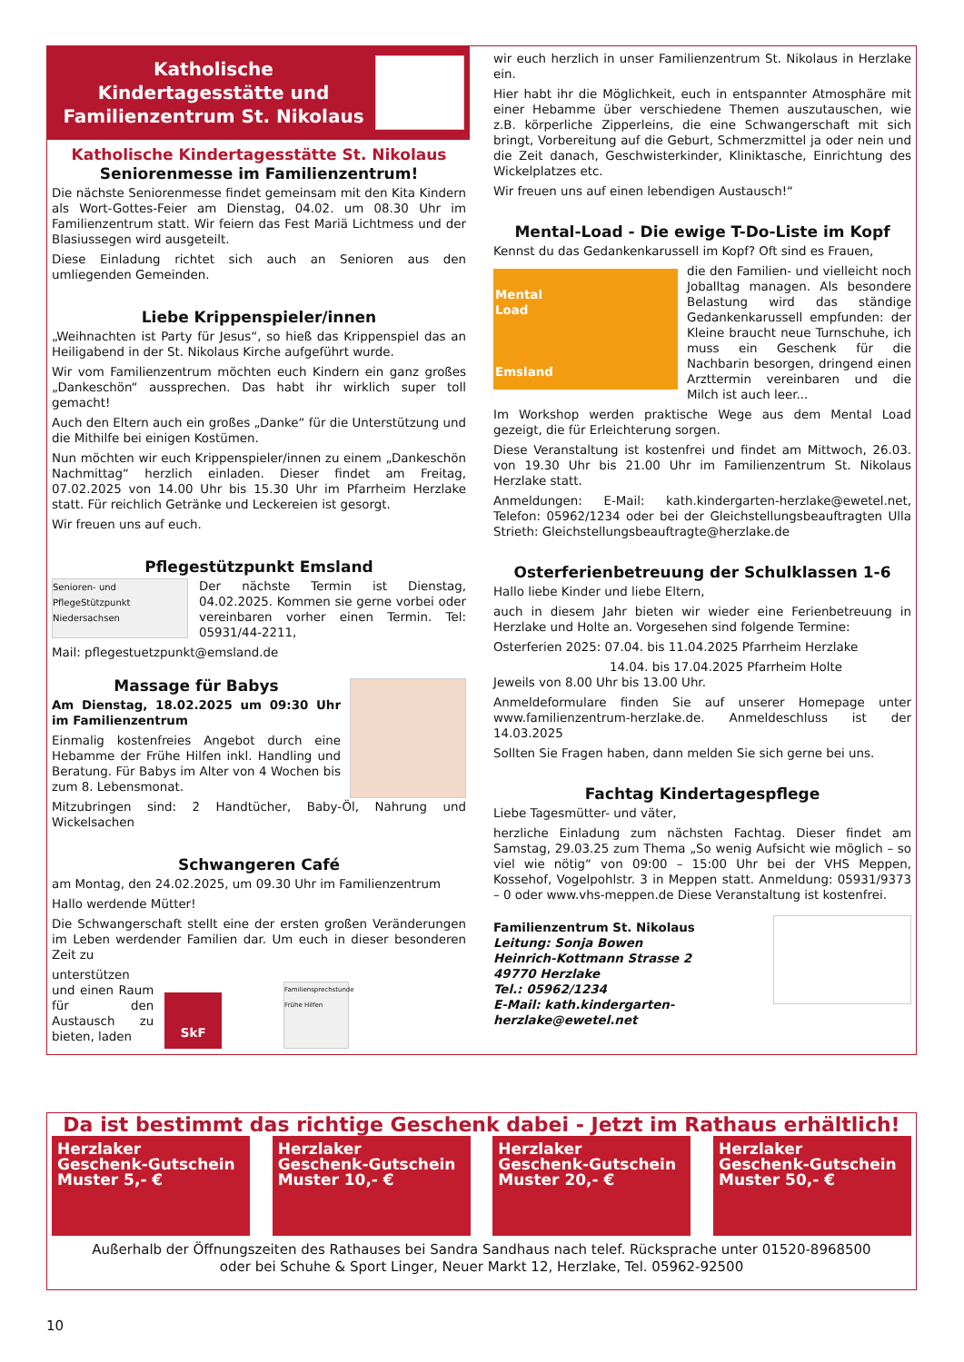Katholische
Kindertagesstätte und
Familienzentrum St. Nikolaus
Katholische Kindertagesstätte St. Nikolaus
Seniorenmesse im Familienzentrum!
Die nächste Seniorenmesse findet gemeinsam mit den Kita Kindern als Wort-Gottes-Feier am Dienstag, 04.02. um 08.30 Uhr im Familienzentrum statt. Wir feiern das Fest Mariä Lichtmess und der Blasiussegen wird ausgeteilt.
Diese Einladung richtet sich auch an Senioren aus den umliegenden Gemeinden.
Liebe Krippenspieler/innen
„Weihnachten ist Party für Jesus“, so hieß das Krippenspiel das an Heiligabend in der St. Nikolaus Kirche aufgeführt wurde.
Wir vom Familienzentrum möchten euch Kindern ein ganz großes „Dankeschön“ aussprechen. Das habt ihr wirklich super toll gemacht!
Auch den Eltern auch ein großes „Danke“ für die Unterstützung und die Mithilfe bei einigen Kostümen.
Nun möchten wir euch Krippenspieler/innen zu einem „Dankeschön Nachmittag“ herzlich einladen. Dieser findet am Freitag, 07.02.2025 von 14.00 Uhr bis 15.30 Uhr im Pfarrheim Herzlake statt. Für reichlich Getränke und Leckereien ist gesorgt.
Wir freuen uns auf euch.
Pflegestützpunkt Emsland
Senioren- und PflegeStützpunkt Niedersachsen
Der nächste Termin ist Dienstag, 04.02.2025. Kommen sie gerne vorbei oder vereinbaren vorher einen Termin. Tel: 05931/44-2211,
Mail: pflegestuetzpunkt@emsland.de
Massage für Babys
Am Dienstag, 18.02.2025 um 09:30 Uhr im Familienzentrum
Einmalig kostenfreies Angebot durch eine Hebamme der Frühe Hilfen inkl. Handling und Beratung. Für Babys im Alter von 4 Wochen bis zum 8. Lebensmonat.
Mitzubringen sind: 2 Handtücher, Baby-Öl, Nahrung und Wickelsachen
Schwangeren Café
am Montag, den 24.02.2025, um 09.30 Uhr im Familienzentrum
Hallo werdende Mütter!
Die Schwangerschaft stellt eine der ersten großen Veränderungen im Leben werdender Familien dar. Um euch in dieser besonderen Zeit zu
unterstützen und einen Raum für den Austausch zu bieten, laden
SkF
Familiensprechstunde Frühe Hilfen
wir euch herzlich in unser Familienzentrum St. Nikolaus in Herzlake ein.
Hier habt ihr die Möglichkeit, euch in entspannter Atmosphäre mit einer Hebamme über verschiedene Themen auszutauschen, wie z.B. körperliche Zipperleins, die eine Schwangerschaft mit sich bringt, Vorbereitung auf die Geburt, Schmerzmittel ja oder nein und die Zeit danach, Geschwisterkinder, Kliniktasche, Einrichtung des Wickelplatzes etc.
Wir freuen uns auf einen lebendigen Austausch!“
Mental-Load - Die ewige T-Do-Liste im Kopf
Kennst du das Gedankenkarussell im Kopf? Oft sind es Frauen,
Mental
Load
Emsland
die den Familien- und vielleicht noch Joballtag managen. Als besondere Belastung wird das ständige Gedankenkarussell empfunden: der Kleine braucht neue Turnschuhe, ich muss ein Geschenk für die Nachbarin besorgen, dringend einen Arzttermin vereinbaren und die Milch ist auch leer...
Im Workshop werden praktische Wege aus dem Mental Load gezeigt, die für Erleichterung sorgen.
Diese Veranstaltung ist kostenfrei und findet am Mittwoch, 26.03. von 19.30 Uhr bis 21.00 Uhr im Familienzentrum St. Nikolaus Herzlake statt.
Anmeldungen: E-Mail: kath.kindergarten-herzlake@ewetel.net, Telefon: 05962/1234 oder bei der Gleichstellungsbeauftragten Ulla Strieth: Gleichstellungsbeauftragte@herzlake.de
Osterferienbetreuung der Schulklassen 1-6
Hallo liebe Kinder und liebe Eltern,
auch in diesem Jahr bieten wir wieder eine Ferienbetreuung in Herzlake und Holte an. Vorgesehen sind folgende Termine:
Osterferien 2025: 07.04. bis 11.04.2025 Pfarrheim Herzlake
14.04. bis 17.04.2025 Pfarrheim Holte
Jeweils von 8.00 Uhr bis 13.00 Uhr.
Anmeldeformulare finden Sie auf unserer Homepage unter www.familienzentrum-herzlake.de. Anmeldeschluss ist der 14.03.2025
Sollten Sie Fragen haben, dann melden Sie sich gerne bei uns.
Fachtag Kindertagespflege
Liebe Tagesmütter- und väter,
herzliche Einladung zum nächsten Fachtag. Dieser findet am Samstag, 29.03.25 zum Thema „So wenig Aufsicht wie möglich – so viel wie nötig“ von 09:00 – 15:00 Uhr bei der VHS Meppen, Kossehof, Vogelpohlstr. 3 in Meppen statt. Anmeldung: 05931/9373 – 0 oder www.vhs-meppen.de Diese Veranstaltung ist kostenfrei.
Familienzentrum St. Nikolaus
Leitung: Sonja Bowen
Heinrich-Kottmann Strasse 2
49770 Herzlake
Tel.: 05962/1234
E-Mail: kath.kindergarten-herzlake@ewetel.net
Da ist bestimmt das richtige Geschenk dabei - Jetzt im Rathaus erhältlich!
Herzlaker
Geschenk-Gutschein
Muster 5,- €
Herzlaker
Geschenk-Gutschein
Muster 10,- €
Herzlaker
Geschenk-Gutschein
Muster 20,- €
Herzlaker
Geschenk-Gutschein
Muster 50,- €
Außerhalb der Öffnungszeiten des Rathauses bei Sandra Sandhaus nach telef. Rücksprache unter 01520-8968500
oder bei Schuhe & Sport Linger, Neuer Markt 12, Herzlake, Tel. 05962-92500
10